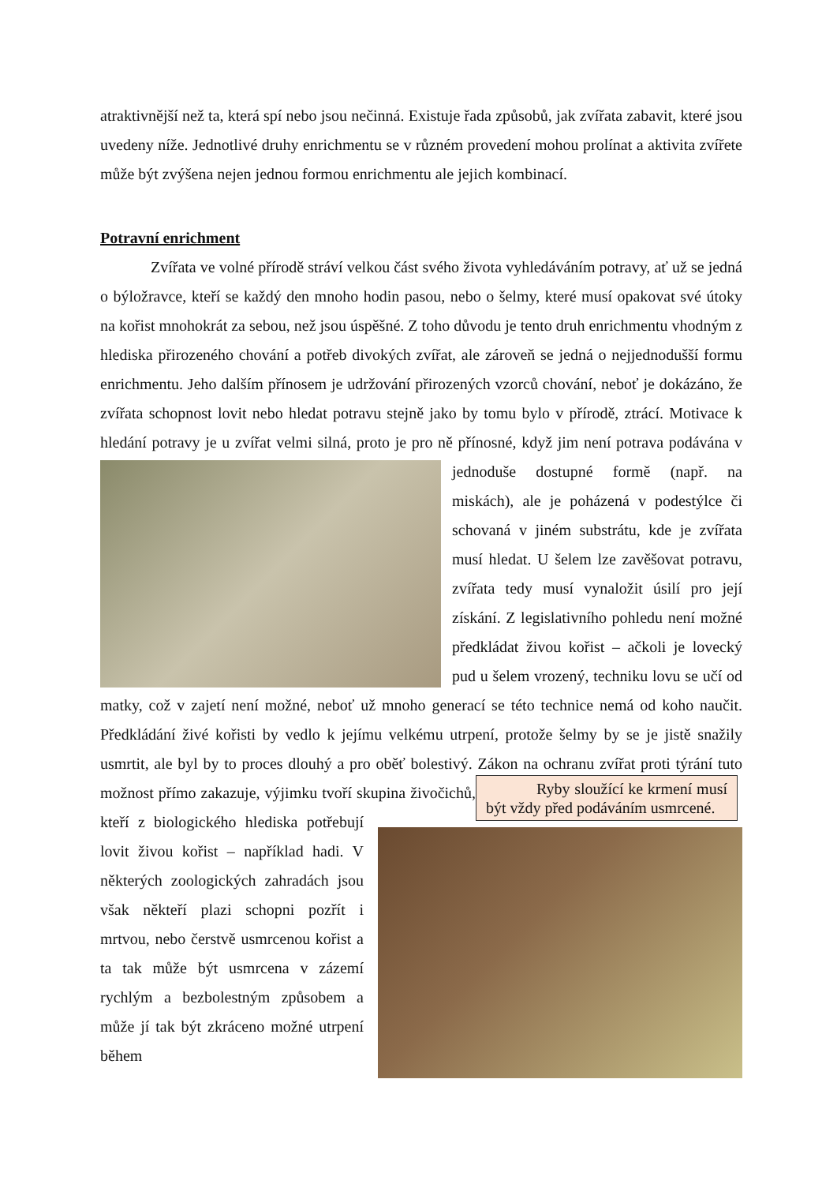atraktivnější než ta, která spí nebo jsou nečinná. Existuje řada způsobů, jak zvířata zabavit, které jsou uvedeny níže. Jednotlivé druhy enrichmentu se v různém provedení mohou prolínat a aktivita zvířete může být zvýšena nejen jednou formou enrichmentu ale jejich kombinací.
Potravní enrichment
Zvířata ve volné přírodě stráví velkou část svého života vyhledáváním potravy, ať už se jedná o býložravce, kteří se každý den mnoho hodin pasou, nebo o šelmy, které musí opakovat své útoky na kořist mnohokrát za sebou, než jsou úspěšné. Z toho důvodu je tento druh enrichmentu vhodným z hlediska přirozeného chování a potřeb divokých zvířat, ale zároveň se jedná o nejjednodušší formu enrichmentu. Jeho dalším přínosem je udržování přirozených vzorců chování, neboť je dokázáno, že zvířata schopnost lovit nebo hledat potravu stejně jako by tomu bylo v přírodě, ztrácí. Motivace k hledání potravy je u zvířat velmi silná, proto je pro ně přínosné, když jim není potrava podávána v jednoduše dostupné formě (např. na miskách), ale je poházená v podestýlce či schovaná v jiném substrátu, kde je zvířata musí hledat. U šelem lze zavěšovat potravu, zvířata tedy musí vynaložit úsilí pro její získání. Z legislativního pohledu není možné předkládat živou kořist – ačkoli je lovecký pud u šelem vrozený, techniku lovu se učí od matky, což v zajetí není možné, neboť už mnoho generací se této technice nemá od koho naučit. Předkládání živé kořisti by vedlo k jejímu velkému utrpení, protože šelmy by se je jistě snažily usmrtit, ale byl by to proces dlouhý a pro oběť bolestivý. Zákon na ochranu zvířat proti týrání Ryby sloužící ke krmení musí být vždy před podáváním usmrcené. tuto možnost přímo zakazuje, výjimku tvoří skupina živočichů, kteří z biologického hlediska potřebují lovit živou kořist – například hadi. V některých zoologických zahradách jsou však někteří plazi schopni pozřít i mrtvou, nebo čerstvě usmrcenou kořist a ta tak může být usmrcena v zázemí rychlým a bezbolestným způsobem a může jí tak být zkráceno možné utrpení během